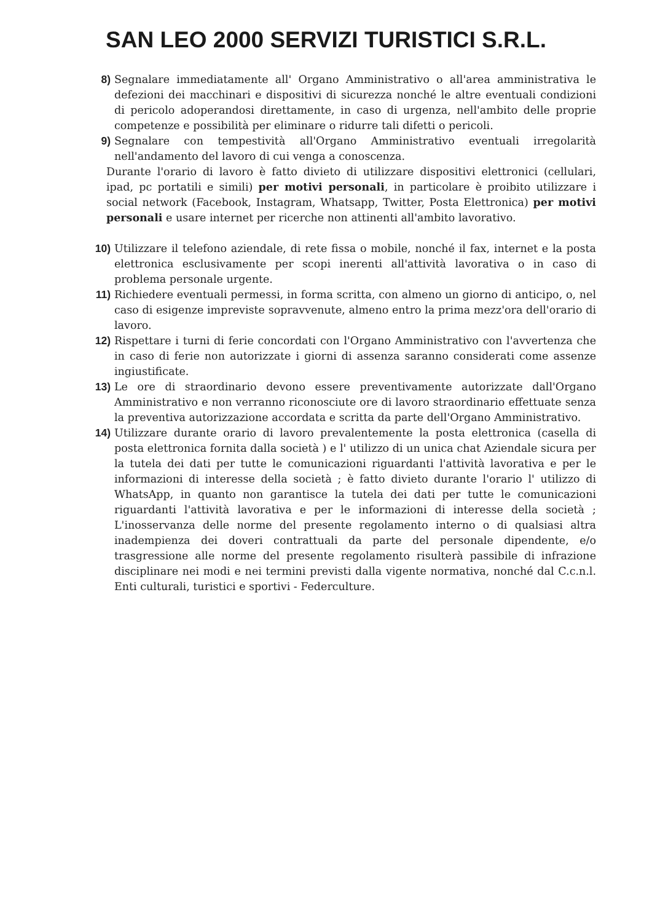SAN LEO 2000 SERVIZI TURISTICI S.R.L.
8) Segnalare immediatamente all' Organo Amministrativo o all'area amministrativa le defezioni dei macchinari e dispositivi di sicurezza nonché le altre eventuali condizioni di pericolo adoperandosi direttamente, in caso di urgenza, nell'ambito delle proprie competenze e possibilità per eliminare o ridurre tali difetti o pericoli.
9) Segnalare con tempestività all'Organo Amministrativo eventuali irregolarità nell'andamento del lavoro di cui venga a conoscenza.
Durante l'orario di lavoro è fatto divieto di utilizzare dispositivi elettronici (cellulari, ipad, pc portatili e simili) per motivi personali, in particolare è proibito utilizzare i social network (Facebook, Instagram, Whatsapp, Twitter, Posta Elettronica) per motivi personali e usare internet per ricerche non attinenti all'ambito lavorativo.
10) Utilizzare il telefono aziendale, di rete fissa o mobile, nonché il fax, internet e la posta elettronica esclusivamente per scopi inerenti all'attività lavorativa o in caso di problema personale urgente.
11) Richiedere eventuali permessi, in forma scritta, con almeno un giorno di anticipo, o, nel caso di esigenze impreviste sopravvenute, almeno entro la prima mezz'ora dell'orario di lavoro.
12) Rispettare i turni di ferie concordati con l'Organo Amministrativo con l'avvertenza che in caso di ferie non autorizzate i giorni di assenza saranno considerati come assenze ingiustificate.
13) Le ore di straordinario devono essere preventivamente autorizzate dall'Organo Amministrativo e non verranno riconosciute ore di lavoro straordinario effettuate senza la preventiva autorizzazione accordata e scritta da parte dell'Organo Amministrativo.
14) Utilizzare durante orario di lavoro prevalentemente la posta elettronica (casella di posta elettronica fornita dalla società ) e l' utilizzo di un unica chat Aziendale sicura per la tutela dei dati per tutte le comunicazioni riguardanti l'attività lavorativa e per le informazioni di interesse della società ; è fatto divieto durante l'orario l' utilizzo di WhatsApp, in quanto non garantisce la tutela dei dati per tutte le comunicazioni riguardanti l'attività lavorativa e per le informazioni di interesse della società ; L'inosservanza delle norme del presente regolamento interno o di qualsiasi altra inadempienza dei doveri contrattuali da parte del personale dipendente, e/o trasgressione alle norme del presente regolamento risulterà passibile di infrazione disciplinare nei modi e nei termini previsti dalla vigente normativa, nonché dal C.c.n.l. Enti culturali, turistici e sportivi - Federculture.